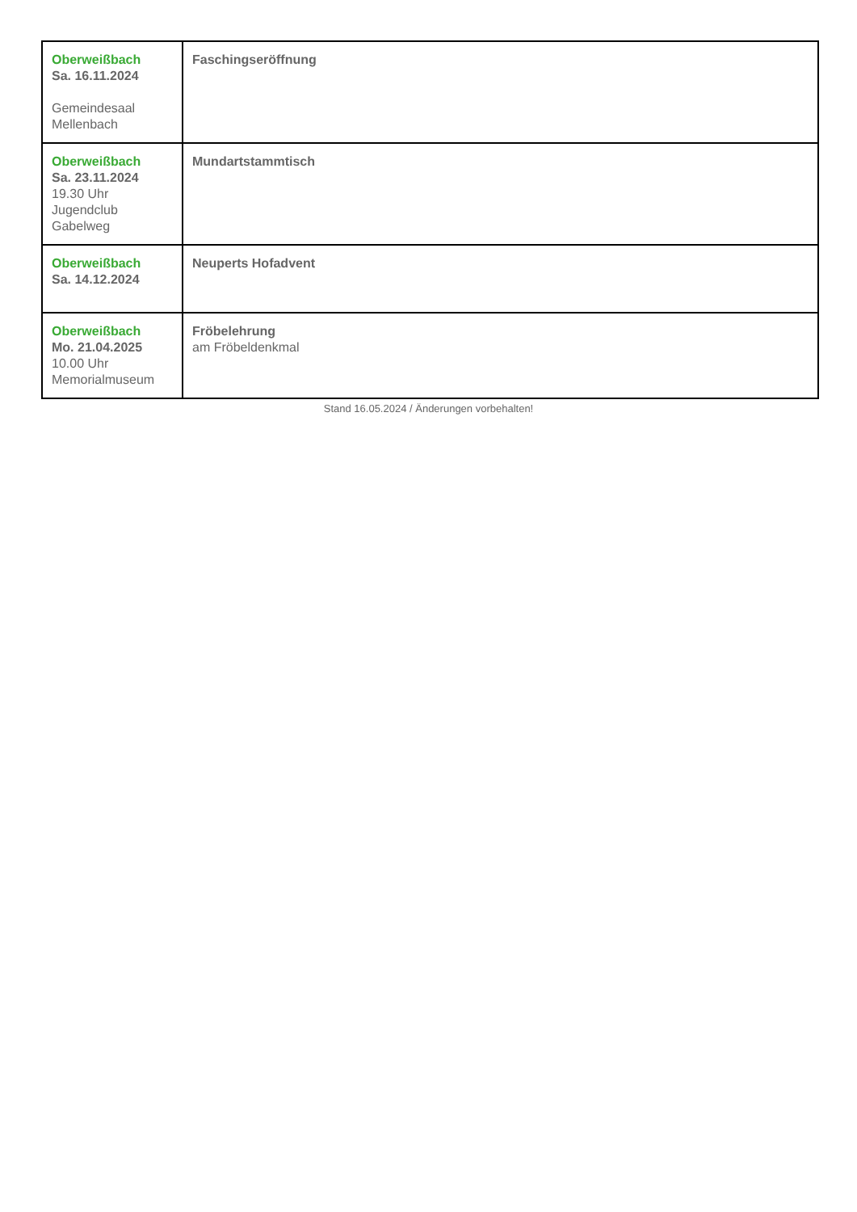| Oberweißbach Sa. 16.11.2024 Gemeindesaal Mellenbach | Faschingseröffnung |
| Oberweißbach Sa. 23.11.2024 19.30 Uhr Jugendclub Gabelweg | Mundartstammtisch |
| Oberweißbach Sa. 14.12.2024 | Neuperts Hofadvent |
| Oberweißbach Mo. 21.04.2025 10.00 Uhr Memorialmuseum | Fröbelehrung am Fröbeldenkmal |
Stand 16.05.2024 / Änderungen vorbehalten!